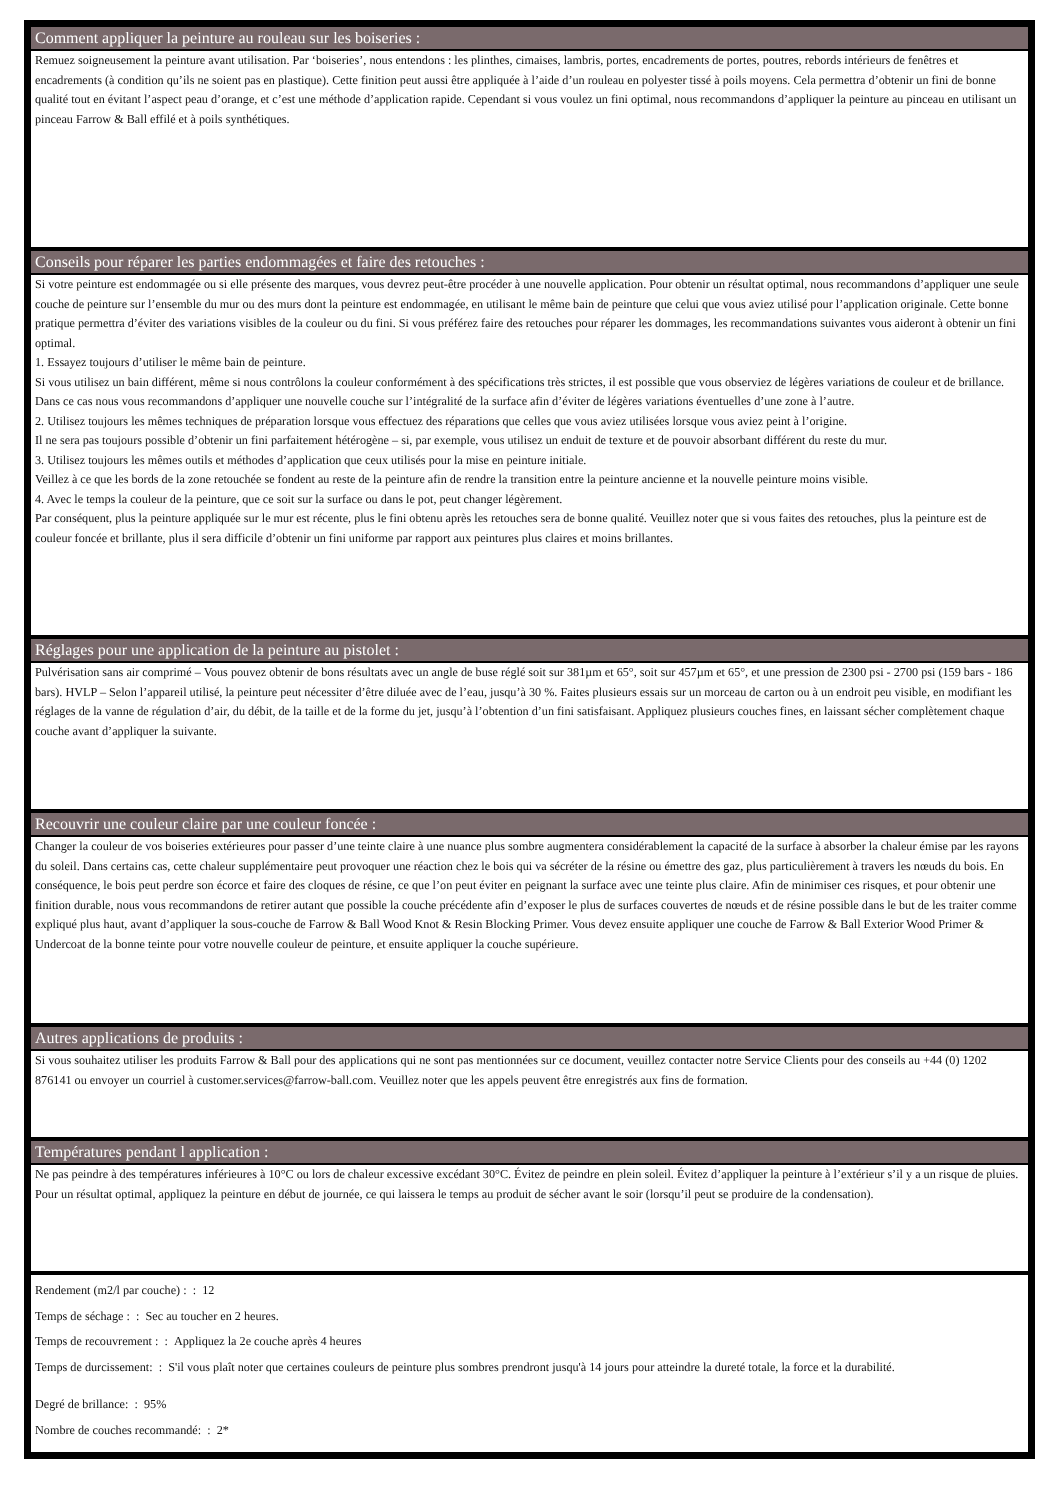Comment appliquer la peinture au rouleau sur les boiseries :
Remuez soigneusement la peinture avant utilisation. Par ‘boiseries’, nous entendons : les plinthes, cimaises, lambris, portes, encadrements de portes, poutres, rebords intérieurs de fenêtres et encadrements (à condition qu’ils ne soient pas en plastique). Cette finition peut aussi être appliquée à l’aide d’un rouleau en polyester tissé à poils moyens. Cela permettra d’obtenir un fini de bonne qualité tout en évitant l’aspect peau d’orange, et c’est une méthode d’application rapide. Cependant si vous voulez un fini optimal, nous recommandons d’appliquer la peinture au pinceau en utilisant un pinceau Farrow & Ball effilé et à poils synthétiques.
Conseils pour réparer les parties endommagées et faire des retouches :
Si votre peinture est endommagée ou si elle présente des marques, vous devrez peut-être procéder à une nouvelle application. Pour obtenir un résultat optimal, nous recommandons d’appliquer une seule couche de peinture sur l’ensemble du mur ou des murs dont la peinture est endommagée, en utilisant le même bain de peinture que celui que vous aviez utilisé pour l’application originale. Cette bonne pratique permettra d’éviter des variations visibles de la couleur ou du fini. Si vous préférez faire des retouches pour réparer les dommages, les recommandations suivantes vous aideront à obtenir un fini optimal.
1. Essayez toujours d’utiliser le même bain de peinture.
Si vous utilisez un bain différent, même si nous contrôlons la couleur conformément à des spécifications très strictes, il est possible que vous observiez de légères variations de couleur et de brillance. Dans ce cas nous vous recommandons d’appliquer une nouvelle couche sur l’intégralité de la surface afin d’éviter de légères variations éventuelles d’une zone à l’autre.
2. Utilisez toujours les mêmes techniques de préparation lorsque vous effectuez des réparations que celles que vous aviez utilisées lorsque vous aviez peint à l’origine.
Il ne sera pas toujours possible d’obtenir un fini parfaitement hétérogène – si, par exemple, vous utilisez un enduit de texture et de pouvoir absorbant différent du reste du mur.
3. Utilisez toujours les mêmes outils et méthodes d’application que ceux utilisés pour la mise en peinture initiale.
Veillez à ce que les bords de la zone retouchée se fondent au reste de la peinture afin de rendre la transition entre la peinture ancienne et la nouvelle peinture moins visible.
4. Avec le temps la couleur de la peinture, que ce soit sur la surface ou dans le pot, peut changer légèrement.
Par conséquent, plus la peinture appliquée sur le mur est récente, plus le fini obtenu après les retouches sera de bonne qualité. Veuillez noter que si vous faites des retouches, plus la peinture est de couleur foncée et brillante, plus il sera difficile d’obtenir un fini uniforme par rapport aux peintures plus claires et moins brillantes.
Réglages pour une application de la peinture au pistolet :
Pulvérisation sans air comprimé – Vous pouvez obtenir de bons résultats avec un angle de buse réglé soit sur 381µm et 65°, soit sur 457µm et 65°, et une pression de 2300 psi - 2700 psi (159 bars - 186 bars). HVLP – Selon l’appareil utilisé, la peinture peut nécessiter d’être diluée avec de l’eau, jusqu’à 30 %. Faites plusieurs essais sur un morceau de carton ou à un endroit peu visible, en modifiant les réglages de la vanne de régulation d’air, du débit, de la taille et de la forme du jet, jusqu’à l’obtention d’un fini satisfaisant. Appliquez plusieurs couches fines, en laissant sécher complètement chaque couche avant d’appliquer la suivante.
Recouvrir une couleur claire par une couleur foncée :
Changer la couleur de vos boiseries extérieures pour passer d’une teinte claire à une nuance plus sombre augmentera considérablement la capacité de la surface à absorber la chaleur émise par les rayons du soleil. Dans certains cas, cette chaleur supplémentaire peut provoquer une réaction chez le bois qui va sécréter de la résine ou émettre des gaz, plus particulièrement à travers les nœuds du bois. En conséquence, le bois peut perdre son écorce et faire des cloques de résine, ce que l’on peut éviter en peignant la surface avec une teinte plus claire. Afin de minimiser ces risques, et pour obtenir une finition durable, nous vous recommandons de retirer autant que possible la couche précédente afin d’exposer le plus de surfaces couvertes de nœuds et de résine possible dans le but de les traiter comme expliqué plus haut, avant d’appliquer la sous-couche de Farrow & Ball Wood Knot & Resin Blocking Primer. Vous devez ensuite appliquer une couche de Farrow & Ball Exterior Wood Primer & Undercoat de la bonne teinte pour votre nouvelle couleur de peinture, et ensuite appliquer la couche supérieure.
Autres applications de produits :
Si vous souhaitez utiliser les produits Farrow & Ball pour des applications qui ne sont pas mentionnées sur ce document, veuillez contacter notre Service Clients pour des conseils au +44 (0) 1202 876141 ou envoyer un courriel à customer.services@farrow-ball.com. Veuillez noter que les appels peuvent être enregistrés aux fins de formation.
Températures pendant l application :
Ne pas peindre à des températures inférieures à 10°C ou lors de chaleur excessive excédant 30°C. Évitez de peindre en plein soleil. Évitez d’appliquer la peinture à l’extérieur s’il y a un risque de pluies. Pour un résultat optimal, appliquez la peinture en début de journée, ce qui laissera le temps au produit de sécher avant le soir (lorsqu’il peut se produire de la condensation).
Rendement (m2/l par couche) : : 12
Temps de séchage : : Sec au toucher en 2 heures.
Temps de recouvrement : : Appliquez la 2e couche après 4 heures
Temps de durcissement: : S'il vous plaît noter que certaines couleurs de peinture plus sombres prendront jusqu'à 14 jours pour atteindre la dureté totale, la force et la durabilité.
Degré de brillance: : 95%
Nombre de couches recommandé: : 2*